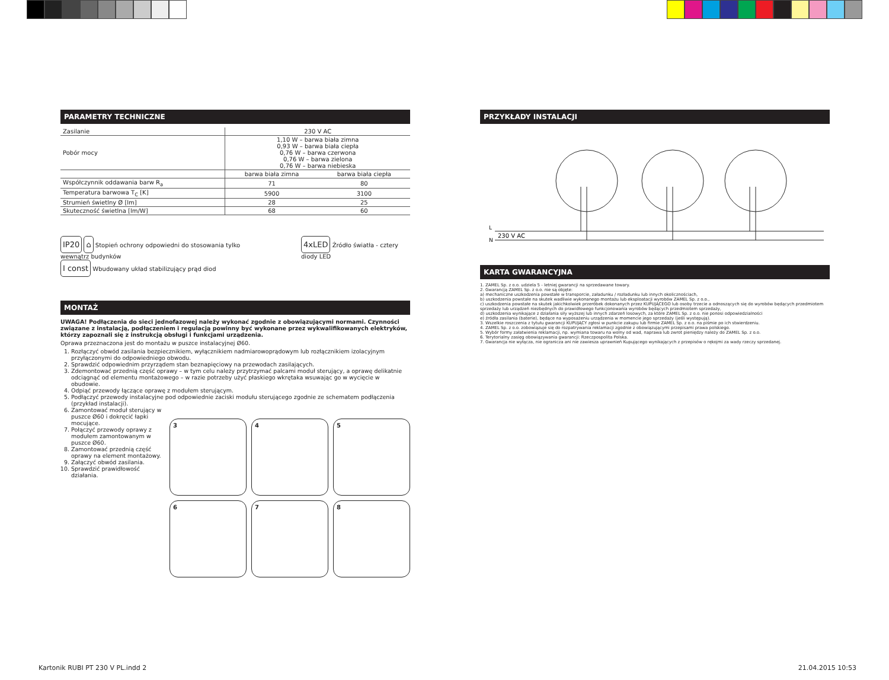PARAMETRY TECHNICZNE
| Zasilanie | 230 V AC | |
| Pobór mocy | 1,10 W – barwa biała zimna 0,93 W – barwa biała ciepła 0,76 W – barwa czerwona 0,76 W – barwa zielona 0,76 W – barwa niebieska | |
| | barwa biała zimna | barwa biała ciepła |
| Współczynnik oddawania barw R<sub>a</sub> | 71 | 80 |
| Temperatura barwowa T<sub>C</sub> [K] | 5900 | 3100 |
| Strumień świetlny Ø [lm] | 28 | 25 |
| Skuteczność świetlna [lm/W] | 68 | 60 |
IP20 ⌂ Stopień ochrony odpowiedni do stosowania tylko wewnątrz budynków
I const Wbudowany układ stabilizujący prąd diod
4xLED Źródło światła - cztery diody LED
MONTAŻ
UWAGA! Podłączenia do sieci jednofazowej należy wykonać zgodnie z obowiązującymi normami. Czynności związane z instalacją, podłączeniem i regulacją powinny być wykonane przez wykwalifikowanych elektryków, którzy zapoznali się z instrukcją obsługi i funkcjami urządzenia.
Oprawa przeznaczona jest do montażu w puszce instalacyjnej Ø60.
1. Rozłączyć obwód zasilania bezpiecznikiem, wyłącznikiem nadmiarowoprądowym lub rozłącznikiem izolacyjnym przyłączonymi do odpowiedniego obwodu.
2. Sprawdzić odpowiednim przyrządem stan beznapięciowy na przewodach zasilających.
3. Zdemontować przednią część oprawy – w tym celu należy przytrzymać palcami moduł sterujący, a oprawę delikatnie odciągnąć od elementu montażowego – w razie potrzeby użyć płaskiego wkrętaka wsuwając go w wycięcie w obudowie.
4. Odpiąć przewody łączące oprawę z modułem sterującym.
5. Podłączyć przewody instalacyjne pod odpowiednie zaciski modułu sterującego zgodnie ze schematem podłączenia (przykład instalacji).
6. Zamontować moduł sterujący w puszce Ø60 i dokręcić łapki mocujące.
7. Połączyć przewody oprawy z modułem zamontowanym w puszce Ø60.
8. Zamontować przednią część oprawy na element montażowy.
9. Załączyć obwód zasilania.
10. Sprawdzić prawidłowość działania.
3
4
5
6
7
8
PRZYKŁADY INSTALACJI
L
N
230 V AC
KARTA GWARANCYJNA
1. ZAMEL Sp. z o.o. udziela 5 - letniej gwarancji na sprzedawane towary.
2. Gwarancją ZAMEL Sp. z o.o. nie są objęte:
a) mechaniczne uszkodzenia powstałe w transporcie, załadunku / rozładunku lub innych okolicznościach,
b) uszkodzenia powstałe na skutek wadliwie wykonanego montażu lub eksploatacji wyrobów ZAMEL Sp. z o.o.,
c) uszkodzenia powstałe na skutek jakichkolwiek przeróbek dokonanych przez KUPUJĄCEGO lub osoby trzecie a odnoszących się do wyrobów będących przedmiotem sprzedaży lub urządzeń niezbędnych do prawidłowego funkcjonowania wyrobów będących przedmiotem sprzedaży,
d) uszkodzenia wynikające z działania siły wyższej lub innych zdarzeń losowych, za które ZAMEL Sp. z o.o. nie ponosi odpowiedzialności
e) źródła zasilania (baterie), będące na wyposażeniu urządzenia w momencie jego sprzedaży (jeśli występują).
3. Wszelkie roszczenia z tytułu gwarancji KUPUJĄCY zgłosi w punkcie zakupu lub firmie ZAMEL Sp. z o.o. na piśmie po ich stwierdzeniu.
4. ZAMEL Sp. z o.o. zobowiązuje się do rozpatrywania reklamacji zgodnie z obowiązującymi przepisami prawa polskiego.
5. Wybór formy załatwienia reklamacji, np. wymiana towaru na wolny od wad, naprawa lub zwrot pieniędzy należy do ZAMEL Sp. z o.o.
6. Terytorialny zasięg obowiązywania gwarancji: Rzeczpospolita Polska.
7. Gwarancja nie wyłącza, nie ogranicza ani nie zawiesza uprawnień Kupującego wynikających z przepisów o rękojmi za wady rzeczy sprzedanej.
Kartonik RUBI PT 230 V PL.indd 2 21.04.2015 10:53